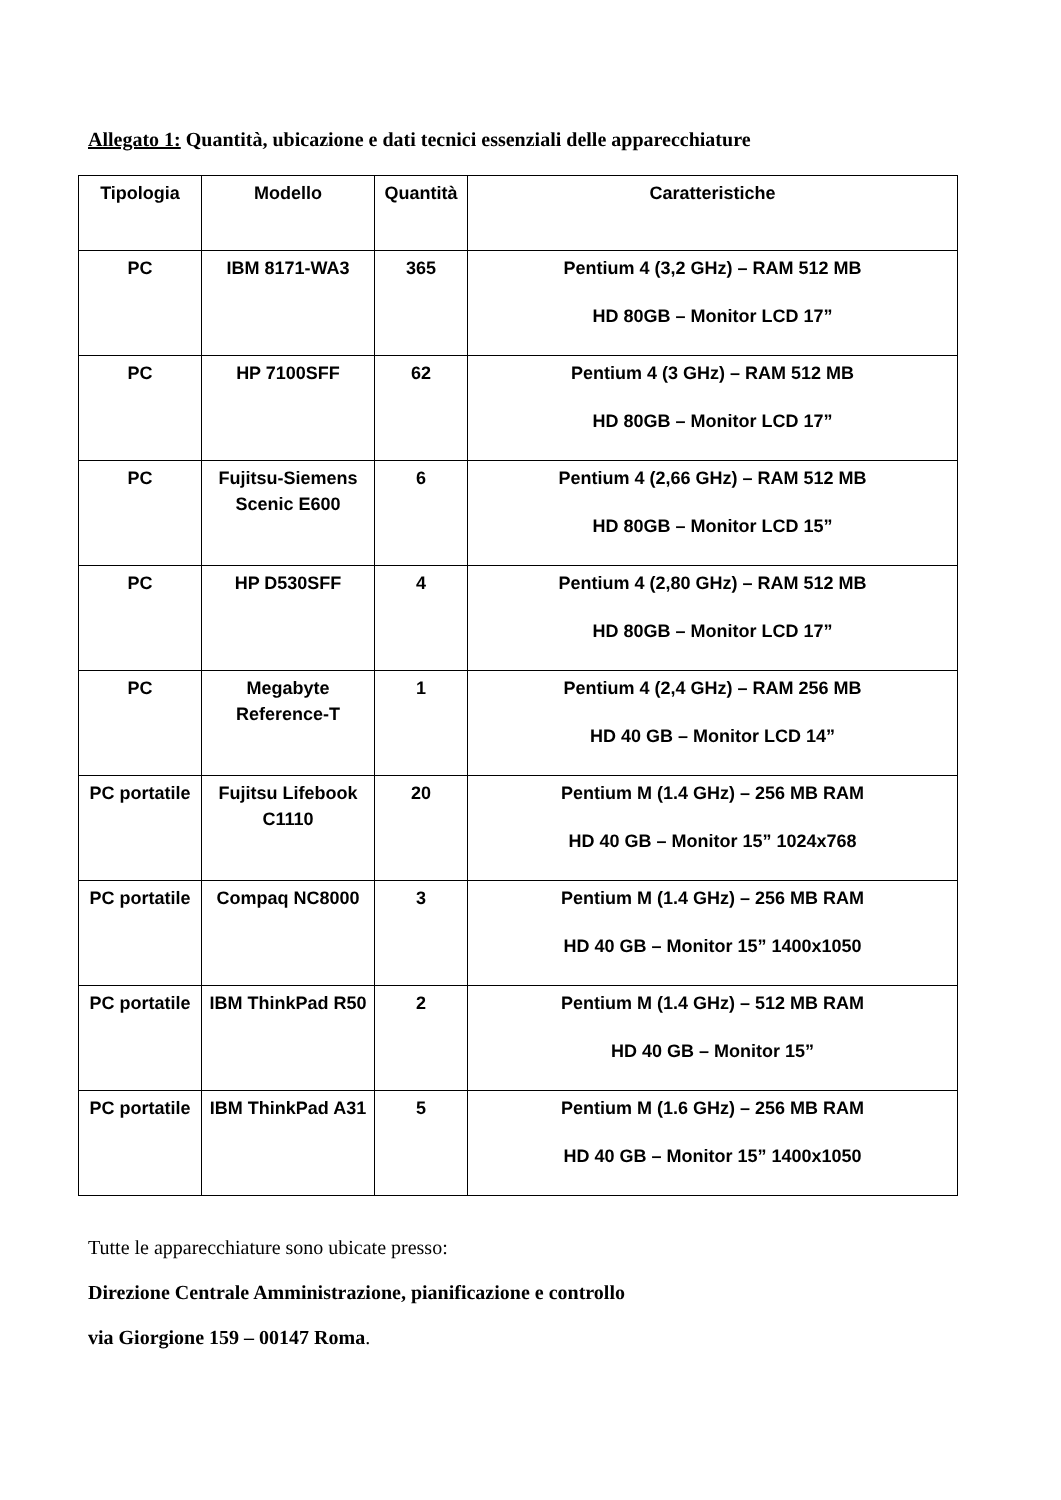Allegato 1: Quantità, ubicazione e dati tecnici essenziali delle apparecchiature
| Tipologia | Modello | Quantità | Caratteristiche |
| --- | --- | --- | --- |
| PC | IBM 8171-WA3 | 365 | Pentium 4 (3,2 GHz) – RAM 512 MB HD 80GB – Monitor LCD 17” |
| PC | HP 7100SFF | 62 | Pentium 4 (3 GHz) – RAM 512 MB HD 80GB – Monitor LCD 17” |
| PC | Fujitsu-Siemens Scenic E600 | 6 | Pentium 4 (2,66 GHz) – RAM 512 MB HD 80GB – Monitor LCD 15” |
| PC | HP D530SFF | 4 | Pentium 4 (2,80 GHz) – RAM 512 MB HD 80GB – Monitor LCD 17” |
| PC | Megabyte Reference-T | 1 | Pentium 4 (2,4 GHz) – RAM 256 MB HD 40 GB – Monitor LCD 14” |
| PC portatile | Fujitsu Lifebook C1110 | 20 | Pentium M (1.4 GHz) – 256 MB RAM HD 40 GB – Monitor 15” 1024x768 |
| PC portatile | Compaq NC8000 | 3 | Pentium M (1.4 GHz) – 256 MB RAM HD 40 GB – Monitor 15” 1400x1050 |
| PC portatile | IBM ThinkPad R50 | 2 | Pentium M (1.4 GHz) – 512 MB RAM HD 40 GB – Monitor 15” |
| PC portatile | IBM ThinkPad A31 | 5 | Pentium M (1.6 GHz) – 256 MB RAM HD 40 GB – Monitor 15” 1400x1050 |
Tutte le apparecchiature sono ubicate presso:
Direzione Centrale Amministrazione, pianificazione e controllo
via Giorgione 159 – 00147 Roma.